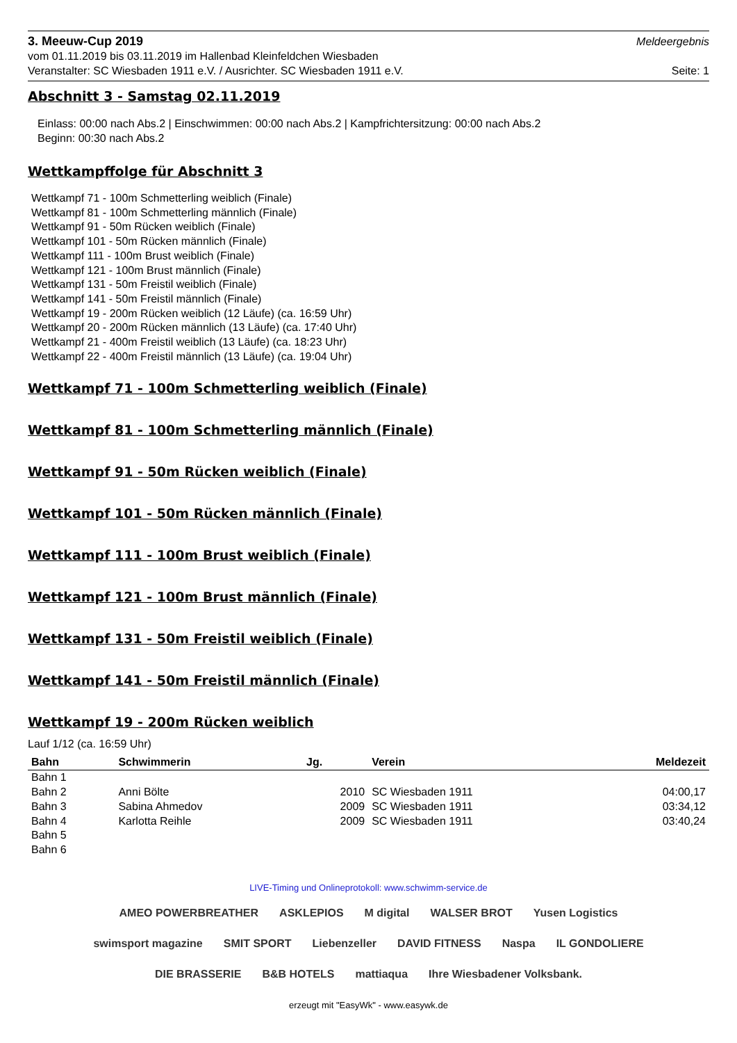3. Meeuw-Cup 2019 Meldeergebnis
vom 01.11.2019 bis 03.11.2019 im Hallenbad Kleinfeldchen Wiesbaden
Veranstalter: SC Wiesbaden 1911 e.V. / Ausrichter. SC Wiesbaden 1911 e.V. Seite: 1
Abschnitt 3 - Samstag 02.11.2019
Einlass: 00:00 nach Abs.2 | Einschwimmen: 00:00 nach Abs.2 | Kampfrichtersitzung: 00:00 nach Abs.2
Beginn: 00:30 nach Abs.2
Wettkampffolge für Abschnitt 3
Wettkampf 71 - 100m Schmetterling weiblich (Finale)
Wettkampf 81 - 100m Schmetterling männlich (Finale)
Wettkampf 91 - 50m Rücken weiblich (Finale)
Wettkampf 101 - 50m Rücken männlich (Finale)
Wettkampf 111 - 100m Brust weiblich (Finale)
Wettkampf 121 - 100m Brust männlich (Finale)
Wettkampf 131 - 50m Freistil weiblich (Finale)
Wettkampf 141 - 50m Freistil männlich (Finale)
Wettkampf 19 - 200m Rücken weiblich (12 Läufe) (ca. 16:59 Uhr)
Wettkampf 20 - 200m Rücken männlich (13 Läufe) (ca. 17:40 Uhr)
Wettkampf 21 - 400m Freistil weiblich (13 Läufe) (ca. 18:23 Uhr)
Wettkampf 22 - 400m Freistil männlich (13 Läufe) (ca. 19:04 Uhr)
Wettkampf 71 - 100m Schmetterling weiblich (Finale)
Wettkampf 81 - 100m Schmetterling männlich (Finale)
Wettkampf 91 - 50m Rücken weiblich (Finale)
Wettkampf 101 - 50m Rücken männlich (Finale)
Wettkampf 111 - 100m Brust weiblich (Finale)
Wettkampf 121 - 100m Brust männlich (Finale)
Wettkampf 131 - 50m Freistil weiblich (Finale)
Wettkampf 141 - 50m Freistil männlich (Finale)
Wettkampf 19 - 200m Rücken weiblich
Lauf 1/12 (ca. 16:59 Uhr)
| Bahn | Schwimmerin | Jg. | Verein | Meldezeit |
| --- | --- | --- | --- | --- |
| Bahn 1 | | | | |
| Bahn 2 | Anni Bölte | 2010 | SC Wiesbaden 1911 | 04:00,17 |
| Bahn 3 | Sabina Ahmedov | 2009 | SC Wiesbaden 1911 | 03:34,12 |
| Bahn 4 | Karlotta Reihle | 2009 | SC Wiesbaden 1911 | 03:40,24 |
| Bahn 5 | | | | |
| Bahn 6 | | | | |
LIVE-Timing und Onlineprotokoll: www.schwimm-service.de
AMEO POWERBREATHER ASKLEPIOS M digital WALSER BROT Yusen Logistics swimsport magazine SMIT SPORT Liebenzeller DAVID FITNESS Naspa IL GONDOLIERE DIE BRASSERIE B&B HOTELS mattiaqua Ihre Wiesbadener Volksbank.
erzeugt mit "EasyWk" - www.easywk.de